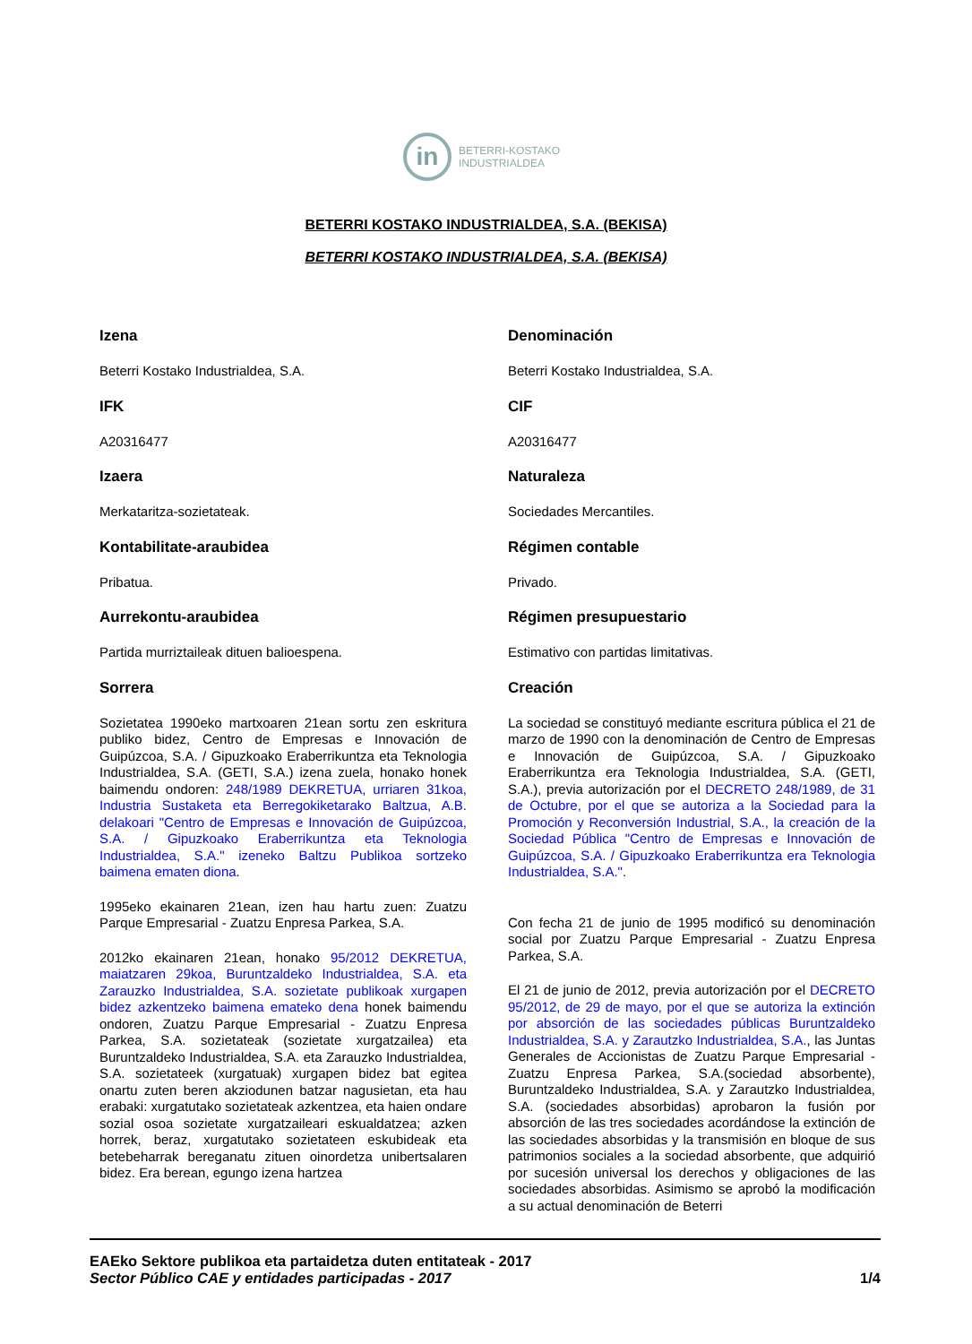in
BETERRI-KOSTAKO
INDUSTRIALDEA
BETERRI KOSTAKO INDUSTRIALDEA, S.A. (BEKISA)
BETERRI KOSTAKO INDUSTRIALDEA, S.A. (BEKISA)
Izena
Beterri Kostako Industrialdea, S.A.
IFK
A20316477
Izaera
Merkataritza-sozietateak.
Kontabilitate-araubidea
Pribatua.
Aurrekontu-araubidea
Partida murriztaileak dituen balioespena.
Sorrera
Sozietatea 1990eko martxoaren 21ean sortu zen eskritura publiko bidez, Centro de Empresas e Innovación de Guipúzcoa, S.A. / Gipuzkoako Eraberrikuntza eta Teknologia Industrialdea, S.A. (GETI, S.A.) izena zuela, honako honek baimendu ondoren: 248/1989 DEKRETUA, urriaren 31koa, Industria Sustaketa eta Berregokiketarako Baltzua, A.B. delakoari "Centro de Empresas e Innovación de Guipúzcoa, S.A. / Gipuzkoako Eraberrikuntza eta Teknologia Industrialdea, S.A." izeneko Baltzu Publikoa sortzeko baimena ematen diona.
1995eko ekainaren 21ean, izen hau hartu zuen: Zuatzu Parque Empresarial - Zuatzu Enpresa Parkea, S.A.
2012ko ekainaren 21ean, honako 95/2012 DEKRETUA, maiatzaren 29koa, Buruntzaldeko Industrialdea, S.A. eta Zarauzko Industrialdea, S.A. sozietate publikoak xurgapen bidez azkentzeko baimena emateko dena honek baimendu ondoren, Zuatzu Parque Empresarial - Zuatzu Enpresa Parkea, S.A. sozietateak (sozietate xurgatzailea) eta Buruntzaldeko Industrialdea, S.A. eta Zarauzko Industrialdea, S.A. sozietateek (xurgatuak) xurgapen bidez bat egitea onartu zuten beren akziodunen batzar nagusietan, eta hau erabaki: xurgatutako sozietateak azkentzea, eta haien ondare sozial osoa sozietate xurgatzaileari eskualdatzea; azken horrek, beraz, xurgatutako sozietateen eskubideak eta betebeharrak bereganatu zituen oinordetza unibertsalaren bidez. Era berean, egungo izena hartzea
Denominación
Beterri Kostako Industrialdea, S.A.
CIF
A20316477
Naturaleza
Sociedades Mercantiles.
Régimen contable
Privado.
Régimen presupuestario
Estimativo con partidas limitativas.
Creación
La sociedad se constituyó mediante escritura pública el 21 de marzo de 1990 con la denominación de Centro de Empresas e Innovación de Guipúzcoa, S.A. / Gipuzkoako Eraberrikuntza era Teknologia Industrialdea, S.A. (GETI, S.A.), previa autorización por el DECRETO 248/1989, de 31 de Octubre, por el que se autoriza a la Sociedad para la Promoción y Reconversión Industrial, S.A., la creación de la Sociedad Pública "Centro de Empresas e Innovación de Guipúzcoa, S.A. / Gipuzkoako Eraberrikuntza era Teknologia Industrialdea, S.A.".
Con fecha 21 de junio de 1995 modificó su denominación social por Zuatzu Parque Empresarial - Zuatzu Enpresa Parkea, S.A.
El 21 de junio de 2012, previa autorización por el DECRETO 95/2012, de 29 de mayo, por el que se autoriza la extinción por absorción de las sociedades públicas Buruntzaldeko Industrialdea, S.A. y Zarautzko Industrialdea, S.A., las Juntas Generales de Accionistas de Zuatzu Parque Empresarial - Zuatzu Enpresa Parkea, S.A.(sociedad absorbente), Buruntzaldeko Industrialdea, S.A. y Zarautzko Industrialdea, S.A. (sociedades absorbidas) aprobaron la fusión por absorción de las tres sociedades acordándose la extinción de las sociedades absorbidas y la transmisión en bloque de sus patrimonios sociales a la sociedad absorbente, que adquirió por sucesión universal los derechos y obligaciones de las sociedades absorbidas. Asimismo se aprobó la modificación a su actual denominación de Beterri
EAEko Sektore publikoa eta partaidetza duten entitateak - 2017
Sector Público CAE y entidades participadas - 2017 1/4